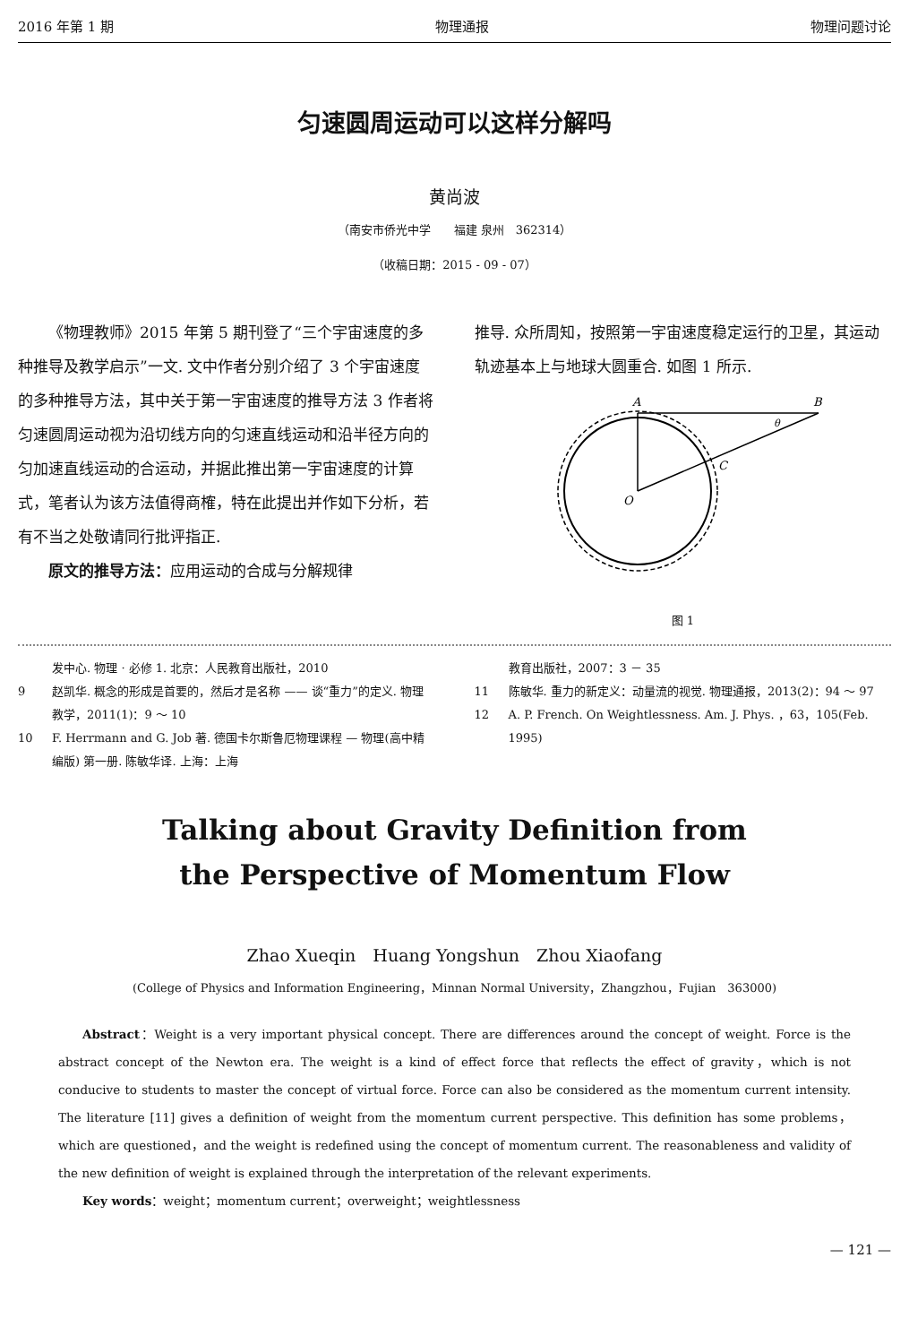2016 年第 1 期 物理通报 物理问题讨论
匀速圆周运动可以这样分解吗
黄尚波
（南安市侨光中学　　福建 泉州　362314）
（收稿日期：2015 - 09 - 07）
《物理教师》2015 年第 5 期刊登了“三个宇宙速度的多种推导及教学启示”一文. 文中作者分别介绍了 3 个宇宙速度的多种推导方法，其中关于第一宇宙速度的推导方法 3 作者将匀速圆周运动视为沿切线方向的匀速直线运动和沿半径方向的匀加速直线运动的合运动，并据此推出第一宇宙速度的计算式，笔者认为该方法值得商榷，特在此提出并作如下分析，若有不当之处敬请同行批评指正.
原文的推导方法：应用运动的合成与分解规律
推导. 众所周知，按照第一宇宙速度稳定运行的卫星，其运动轨迹基本上与地球大圆重合. 如图 1 所示.
A
B
C
O
θ
图 1
发中心. 物理 · 必修 1. 北京：人民教育出版社，2010
9 赵凯华. 概念的形成是首要的，然后才是名称 —— 谈“重力”的定义. 物理教学，2011(1)：9 ～ 10
10 F. Herrmann and G. Job 著. 德国卡尔斯鲁厄物理课程 — 物理(高中精编版) 第一册. 陈敏华译. 上海：上海
教育出版社，2007：3 － 35
11 陈敏华. 重力的新定义：动量流的视觉. 物理通报，2013(2)：94 ～ 97
12 A. P. French. On Weightlessness. Am. J. Phys. ，63，105(Feb. 1995)
Talking about Gravity Definition from
the Perspective of Momentum Flow
Zhao Xueqin　Huang Yongshun　Zhou Xiaofang
(College of Physics and Information Engineering，Minnan Normal University，Zhangzhou，Fujian　363000)
Abstract：Weight is a very important physical concept. There are differences around the concept of weight. Force is the abstract concept of the Newton era. The weight is a kind of effect force that reflects the effect of gravity，which is not conducive to students to master the concept of virtual force. Force can also be considered as the momentum current intensity. The literature [11] gives a definition of weight from the momentum current perspective. This definition has some problems，which are questioned，and the weight is redefined using the concept of momentum current. The reasonableness and validity of the new definition of weight is explained through the interpretation of the relevant experiments.
Key words：weight；momentum current；overweight；weightlessness
— 121 —